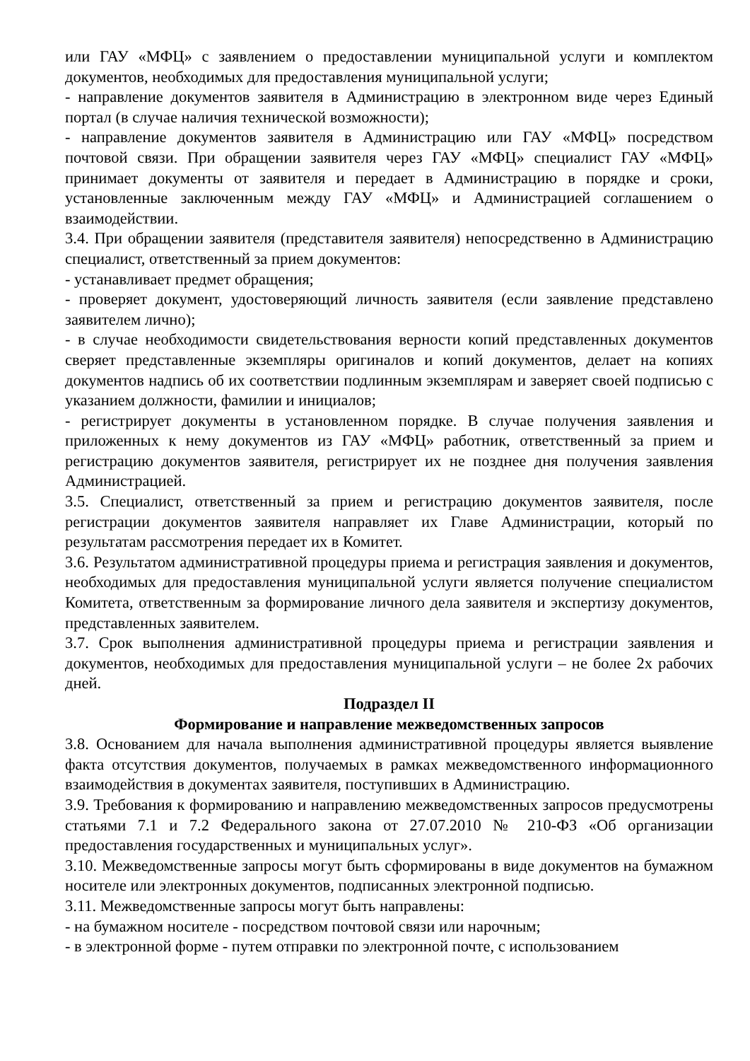или ГАУ «МФЦ» с заявлением о предоставлении муниципальной услуги и комплектом документов, необходимых для предоставления муниципальной услуги;
- направление документов заявителя в Администрацию в электронном виде через Единый портал (в случае наличия технической возможности);
- направление документов заявителя в Администрацию или ГАУ «МФЦ» посредством почтовой связи. При обращении заявителя через ГАУ «МФЦ» специалист ГАУ «МФЦ» принимает документы от заявителя и передает в Администрацию в порядке и сроки, установленные заключенным между ГАУ «МФЦ» и Администрацией соглашением о взаимодействии.
3.4. При обращении заявителя (представителя заявителя) непосредственно в Администрацию специалист, ответственный за прием документов:
- устанавливает предмет обращения;
- проверяет документ, удостоверяющий личность заявителя (если заявление представлено заявителем лично);
- в случае необходимости свидетельствования верности копий представленных документов сверяет представленные экземпляры оригиналов и копий документов, делает на копиях документов надпись об их соответствии подлинным экземплярам и заверяет своей подписью с указанием должности, фамилии и инициалов;
- регистрирует документы в установленном порядке. В случае получения заявления и приложенных к нему документов из ГАУ «МФЦ» работник, ответственный за прием и регистрацию документов заявителя, регистрирует их не позднее дня получения заявления Администрацией.
3.5. Специалист, ответственный за прием и регистрацию документов заявителя, после регистрации документов заявителя направляет их Главе Администрации, который по результатам рассмотрения передает их в Комитет.
3.6. Результатом административной процедуры приема и регистрация заявления и документов, необходимых для предоставления муниципальной услуги является получение специалистом Комитета, ответственным за формирование личного дела заявителя и экспертизу документов, представленных заявителем.
3.7. Срок выполнения административной процедуры приема и регистрации заявления и документов, необходимых для предоставления муниципальной услуги – не более 2х рабочих дней.
Подраздел II
Формирование и направление межведомственных запросов
3.8. Основанием для начала выполнения административной процедуры является выявление факта отсутствия документов, получаемых в рамках межведомственного информационного взаимодействия в документах заявителя, поступивших в Администрацию.
3.9. Требования к формированию и направлению межведомственных запросов предусмотрены статьями 7.1 и 7.2 Федерального закона от 27.07.2010 № 210-ФЗ «Об организации предоставления государственных и муниципальных услуг».
3.10. Межведомственные запросы могут быть сформированы в виде документов на бумажном носителе или электронных документов, подписанных электронной подписью.
3.11. Межведомственные запросы могут быть направлены:
- на бумажном носителе - посредством почтовой связи или нарочным;
- в электронной форме - путем отправки по электронной почте, с использованием